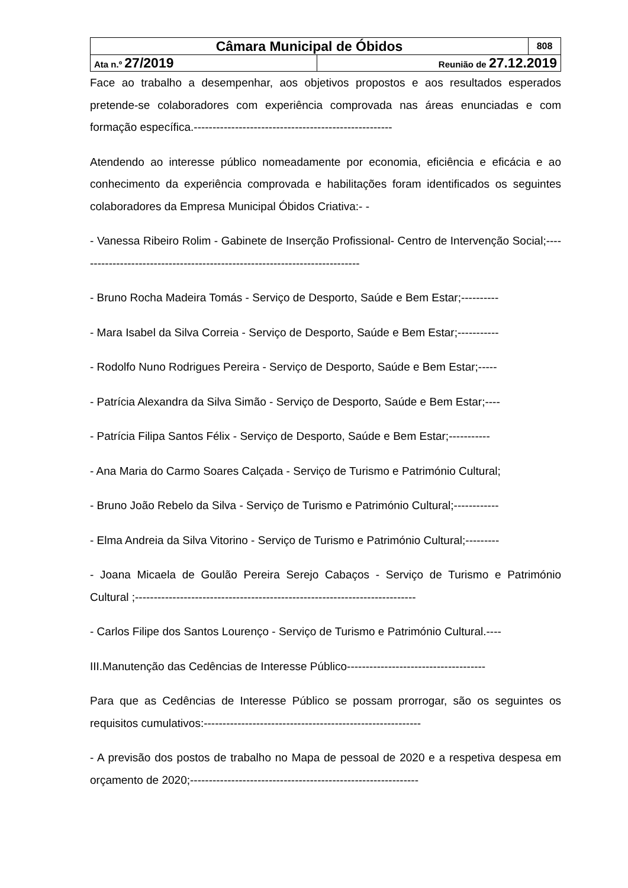| Câmara Municipal de Óbidos | | 808 |
| Ata n.º 27/2019 | Reunião de 27.12.2019 | |
Face ao trabalho a desempenhar, aos objetivos propostos e aos resultados esperados pretende-se colaboradores com experiência comprovada nas áreas enunciadas e com formação específica.-----------------------------------------------------
Atendendo ao interesse público nomeadamente por economia, eficiência e eficácia e ao conhecimento da experiência comprovada e habilitações foram identificados os seguintes colaboradores da Empresa Municipal Óbidos Criativa:- -
- Vanessa Ribeiro Rolim - Gabinete de Inserção Profissional- Centro de Intervenção Social;----------------------------------------------------------------------------
- Bruno Rocha Madeira Tomás - Serviço de Desporto, Saúde e Bem Estar;----------
- Mara Isabel da Silva Correia - Serviço de Desporto, Saúde e Bem Estar;-----------
- Rodolfo Nuno Rodrigues Pereira - Serviço de Desporto, Saúde e Bem Estar;-----
- Patrícia Alexandra da Silva Simão - Serviço de Desporto, Saúde e Bem Estar;----
- Patrícia Filipa Santos Félix - Serviço de Desporto, Saúde e Bem Estar;-----------
- Ana Maria do Carmo Soares Calçada - Serviço de Turismo e Património Cultural;
- Bruno João Rebelo da Silva - Serviço de Turismo e Património Cultural;------------
- Elma Andreia da Silva Vitorino - Serviço de Turismo e Património Cultural;---------
- Joana Micaela de Goulão Pereira Serejo Cabaços - Serviço de Turismo e Património Cultural ;---------------------------------------------------------------------------
- Carlos Filipe dos Santos Lourenço - Serviço de Turismo e Património Cultural.----
III.Manutenção das Cedências de Interesse Público-------------------------------------
Para que as Cedências de Interesse Público se possam prorrogar, são os seguintes os requisitos cumulativos:----------------------------------------------------------
- A previsão dos postos de trabalho no Mapa de pessoal de 2020 e a respetiva despesa em orçamento de 2020;-------------------------------------------------------------